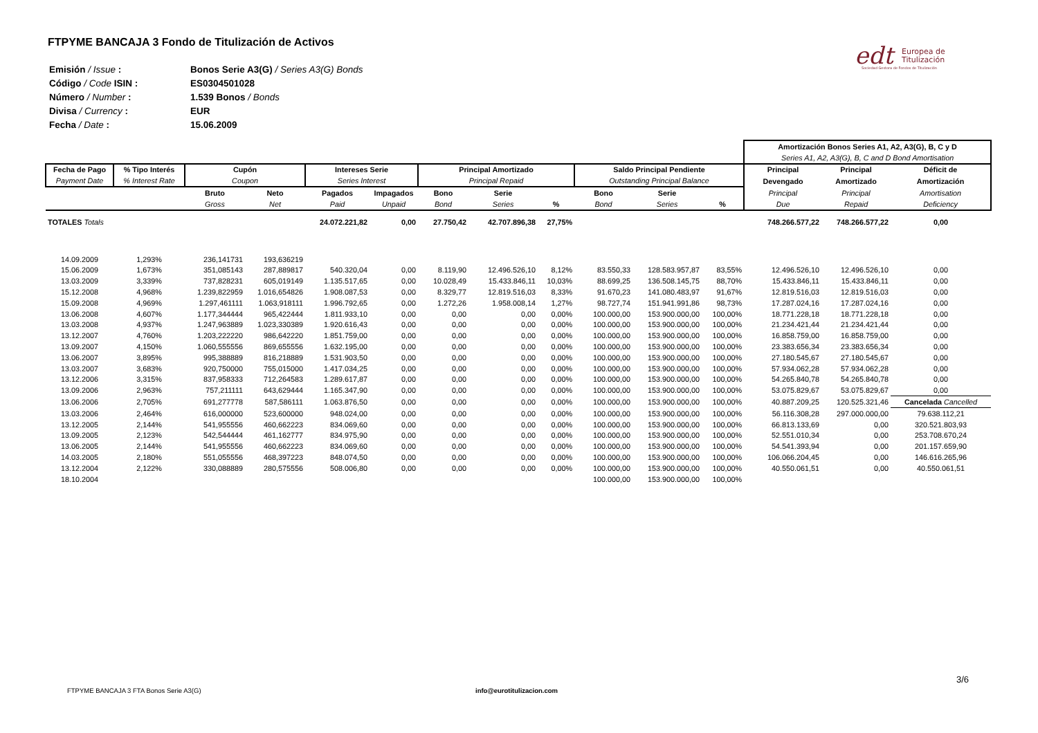FTPYME BANCAJA 3 Fondo de Titulización de Activos
| Emisión / Issue : | Bonos Serie A3(G) / Series A3(G) Bonds |
| Código / Code ISIN : | ES0304501028 |
| Número / Number : | 1.539 Bonos / Bonds |
| Divisa / Currency : | EUR |
| Fecha / Date : | 15.06.2009 |
edt
Europea de
Titulización
Sociedad Gestora de Fondos de Titulización
| | | | | | | | | | | | | Amortización Bonos Series A1, A2, A3(G), B, C y D | | |
| | | | | | | | | | | | | Series A1, A2, A3(G), B, C and D Bond Amortisation | | |
| Fecha de Pago | % Tipo Interés | Cupón | | Intereses Serie | | Principal Amortizado | | | Saldo Principal Pendiente | | | Principal | Principal | Déficit de |
| Payment Date | % Interest Rate | Coupon | | Series Interest | | Principal Repaid | | | Outstanding Principal Balance | | | Devengado | Amortizado | Amortización |
| | | Bruto | Neto | Pagados | Impagados | Bono | Serie | | Bono | Serie | | Principal | Principal | Amortisation |
| | | Gross | Net | Paid | Unpaid | Bond | Series | % | Bond | Series | % | Due | Repaid | Deficiency |
| TOTALES Totals | | | | 24.072.221,82 | 0,00 | 27.750,42 | 42.707.896,38 | 27,75% | | | | 748.266.577,22 | 748.266.577,22 | 0,00 |
| 14.09.2009 | 1,293% | 236,141731 | 193,636219 | | | | | | | | | | | |
| 15.06.2009 | 1,673% | 351,085143 | 287,889817 | 540.320,04 | 0,00 | 8.119,90 | 12.496.526,10 | 8,12% | 83.550,33 | 128.583.957,87 | 83,55% | 12.496.526,10 | 12.496.526,10 | 0,00 |
| 13.03.2009 | 3,339% | 737,828231 | 605,019149 | 1.135.517,65 | 0,00 | 10.028,49 | 15.433.846,11 | 10,03% | 88.699,25 | 136.508.145,75 | 88,70% | 15.433.846,11 | 15.433.846,11 | 0,00 |
| 15.12.2008 | 4,968% | 1.239,822959 | 1.016,654826 | 1.908.087,53 | 0,00 | 8.329,77 | 12.819.516,03 | 8,33% | 91.670,23 | 141.080.483,97 | 91,67% | 12.819.516,03 | 12.819.516,03 | 0,00 |
| 15.09.2008 | 4,969% | 1.297,461111 | 1.063,918111 | 1.996.792,65 | 0,00 | 1.272,26 | 1.958.008,14 | 1,27% | 98.727,74 | 151.941.991,86 | 98,73% | 17.287.024,16 | 17.287.024,16 | 0,00 |
| 13.06.2008 | 4,607% | 1.177,344444 | 965,422444 | 1.811.933,10 | 0,00 | 0,00 | 0,00 | 0,00% | 100.000,00 | 153.900.000,00 | 100,00% | 18.771.228,18 | 18.771.228,18 | 0,00 |
| 13.03.2008 | 4,937% | 1.247,963889 | 1.023,330389 | 1.920.616,43 | 0,00 | 0,00 | 0,00 | 0,00% | 100.000,00 | 153.900.000,00 | 100,00% | 21.234.421,44 | 21.234.421,44 | 0,00 |
| 13.12.2007 | 4,760% | 1.203,222220 | 986,642220 | 1.851.759,00 | 0,00 | 0,00 | 0,00 | 0,00% | 100.000,00 | 153.900.000,00 | 100,00% | 16.858.759,00 | 16.858.759,00 | 0,00 |
| 13.09.2007 | 4,150% | 1.060,555556 | 869,655556 | 1.632.195,00 | 0,00 | 0,00 | 0,00 | 0,00% | 100.000,00 | 153.900.000,00 | 100,00% | 23.383.656,34 | 23.383.656,34 | 0,00 |
| 13.06.2007 | 3,895% | 995,388889 | 816,218889 | 1.531.903,50 | 0,00 | 0,00 | 0,00 | 0,00% | 100.000,00 | 153.900.000,00 | 100,00% | 27.180.545,67 | 27.180.545,67 | 0,00 |
| 13.03.2007 | 3,683% | 920,750000 | 755,015000 | 1.417.034,25 | 0,00 | 0,00 | 0,00 | 0,00% | 100.000,00 | 153.900.000,00 | 100,00% | 57.934.062,28 | 57.934.062,28 | 0,00 |
| 13.12.2006 | 3,315% | 837,958333 | 712,264583 | 1.289.617,87 | 0,00 | 0,00 | 0,00 | 0,00% | 100.000,00 | 153.900.000,00 | 100,00% | 54.265.840,78 | 54.265.840,78 | 0,00 |
| 13.09.2006 | 2,963% | 757,211111 | 643,629444 | 1.165.347,90 | 0,00 | 0,00 | 0,00 | 0,00% | 100.000,00 | 153.900.000,00 | 100,00% | 53.075.829,67 | 53.075.829,67 | 0,00 |
| 13.06.2006 | 2,705% | 691,277778 | 587,586111 | 1.063.876,50 | 0,00 | 0,00 | 0,00 | 0,00% | 100.000,00 | 153.900.000,00 | 100,00% | 40.887.209,25 | 120.525.321,46 | Cancelada Cancelled |
| 13.03.2006 | 2,464% | 616,000000 | 523,600000 | 948.024,00 | 0,00 | 0,00 | 0,00 | 0,00% | 100.000,00 | 153.900.000,00 | 100,00% | 56.116.308,28 | 297.000.000,00 | 79.638.112,21 |
| 13.12.2005 | 2,144% | 541,955556 | 460,662223 | 834.069,60 | 0,00 | 0,00 | 0,00 | 0,00% | 100.000,00 | 153.900.000,00 | 100,00% | 66.813.133,69 | 0,00 | 320.521.803,93 |
| 13.09.2005 | 2,123% | 542,544444 | 461,162777 | 834.975,90 | 0,00 | 0,00 | 0,00 | 0,00% | 100.000,00 | 153.900.000,00 | 100,00% | 52.551.010,34 | 0,00 | 253.708.670,24 |
| 13.06.2005 | 2,144% | 541,955556 | 460,662223 | 834.069,60 | 0,00 | 0,00 | 0,00 | 0,00% | 100.000,00 | 153.900.000,00 | 100,00% | 54.541.393,94 | 0,00 | 201.157.659,90 |
| 14.03.2005 | 2,180% | 551,055556 | 468,397223 | 848.074,50 | 0,00 | 0,00 | 0,00 | 0,00% | 100.000,00 | 153.900.000,00 | 100,00% | 106.066.204,45 | 0,00 | 146.616.265,96 |
| 13.12.2004 | 2,122% | 330,088889 | 280,575556 | 508.006,80 | 0,00 | 0,00 | 0,00 | 0,00% | 100.000,00 | 153.900.000,00 | 100,00% | 40.550.061,51 | 0,00 | 40.550.061,51 |
| 18.10.2004 | | | | | | | | | 100.000,00 | 153.900.000,00 | 100,00% | | | |
3/6
FTPYME BANCAJA 3 FTA Bonos Serie A3(G)
info@eurotitulizacion.com